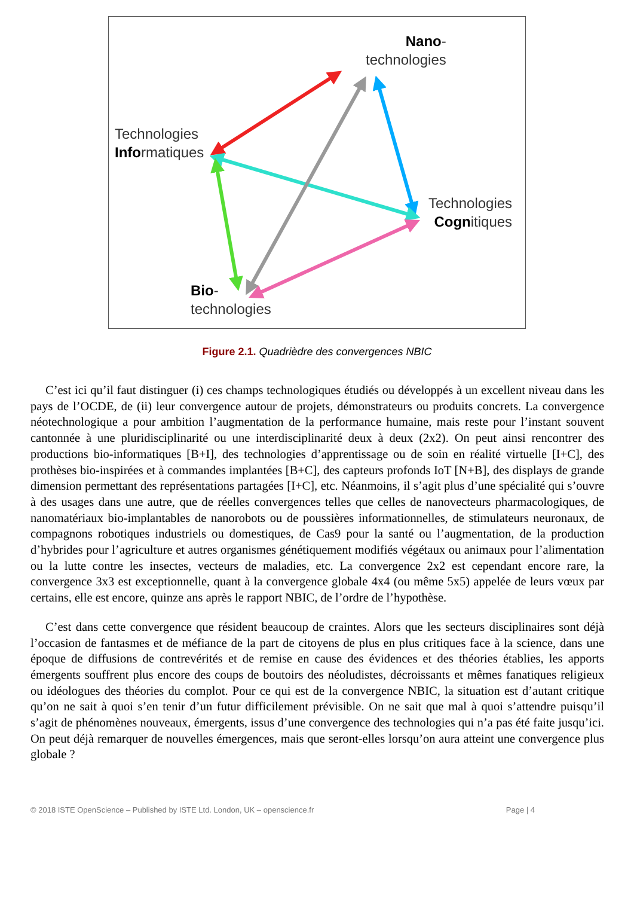Nano-
technologies
Technologies
Informatiques
Technologies
Cognitiques
Bio-
technologies
Figure 2.1. Quadrièdre des convergences NBIC
C’est ici qu’il faut distinguer (i) ces champs technologiques étudiés ou développés à un excellent niveau dans les pays de l’OCDE, de (ii) leur convergence autour de projets, démonstrateurs ou produits concrets. La convergence néotechnologique a pour ambition l’augmentation de la performance humaine, mais reste pour l’instant souvent cantonnée à une pluridisciplinarité ou une interdisciplinarité deux à deux (2x2). On peut ainsi rencontrer des productions bio-informatiques [B+I], des technologies d’apprentissage ou de soin en réalité virtuelle [I+C], des prothèses bio-inspirées et à commandes implantées [B+C], des capteurs profonds IoT [N+B], des displays de grande dimension permettant des représentations partagées [I+C], etc. Néanmoins, il s’agit plus d’une spécialité qui s’ouvre à des usages dans une autre, que de réelles convergences telles que celles de nanovecteurs pharmacologiques, de nanomatériaux bio-implantables de nanorobots ou de poussières informationnelles, de stimulateurs neuronaux, de compagnons robotiques industriels ou domestiques, de Cas9 pour la santé ou l’augmentation, de la production d’hybrides pour l’agriculture et autres organismes génétiquement modifiés végétaux ou animaux pour l’alimentation ou la lutte contre les insectes, vecteurs de maladies, etc. La convergence 2x2 est cependant encore rare, la convergence 3x3 est exceptionnelle, quant à la convergence globale 4x4 (ou même 5x5) appelée de leurs vœux par certains, elle est encore, quinze ans après le rapport NBIC, de l’ordre de l’hypothèse.
C’est dans cette convergence que résident beaucoup de craintes. Alors que les secteurs disciplinaires sont déjà l’occasion de fantasmes et de méfiance de la part de citoyens de plus en plus critiques face à la science, dans une époque de diffusions de contrevérités et de remise en cause des évidences et des théories établies, les apports émergents souffrent plus encore des coups de boutoirs des néoludistes, décroissants et mêmes fanatiques religieux ou idéologues des théories du complot. Pour ce qui est de la convergence NBIC, la situation est d’autant critique qu’on ne sait à quoi s’en tenir d’un futur difficilement prévisible. On ne sait que mal à quoi s’attendre puisqu’il s’agit de phénomènes nouveaux, émergents, issus d’une convergence des technologies qui n’a pas été faite jusqu’ici. On peut déjà remarquer de nouvelles émergences, mais que seront-elles lorsqu’on aura atteint une convergence plus globale ?
© 2018 ISTE OpenScience – Published by ISTE Ltd. London, UK – openscience.fr Page | 4